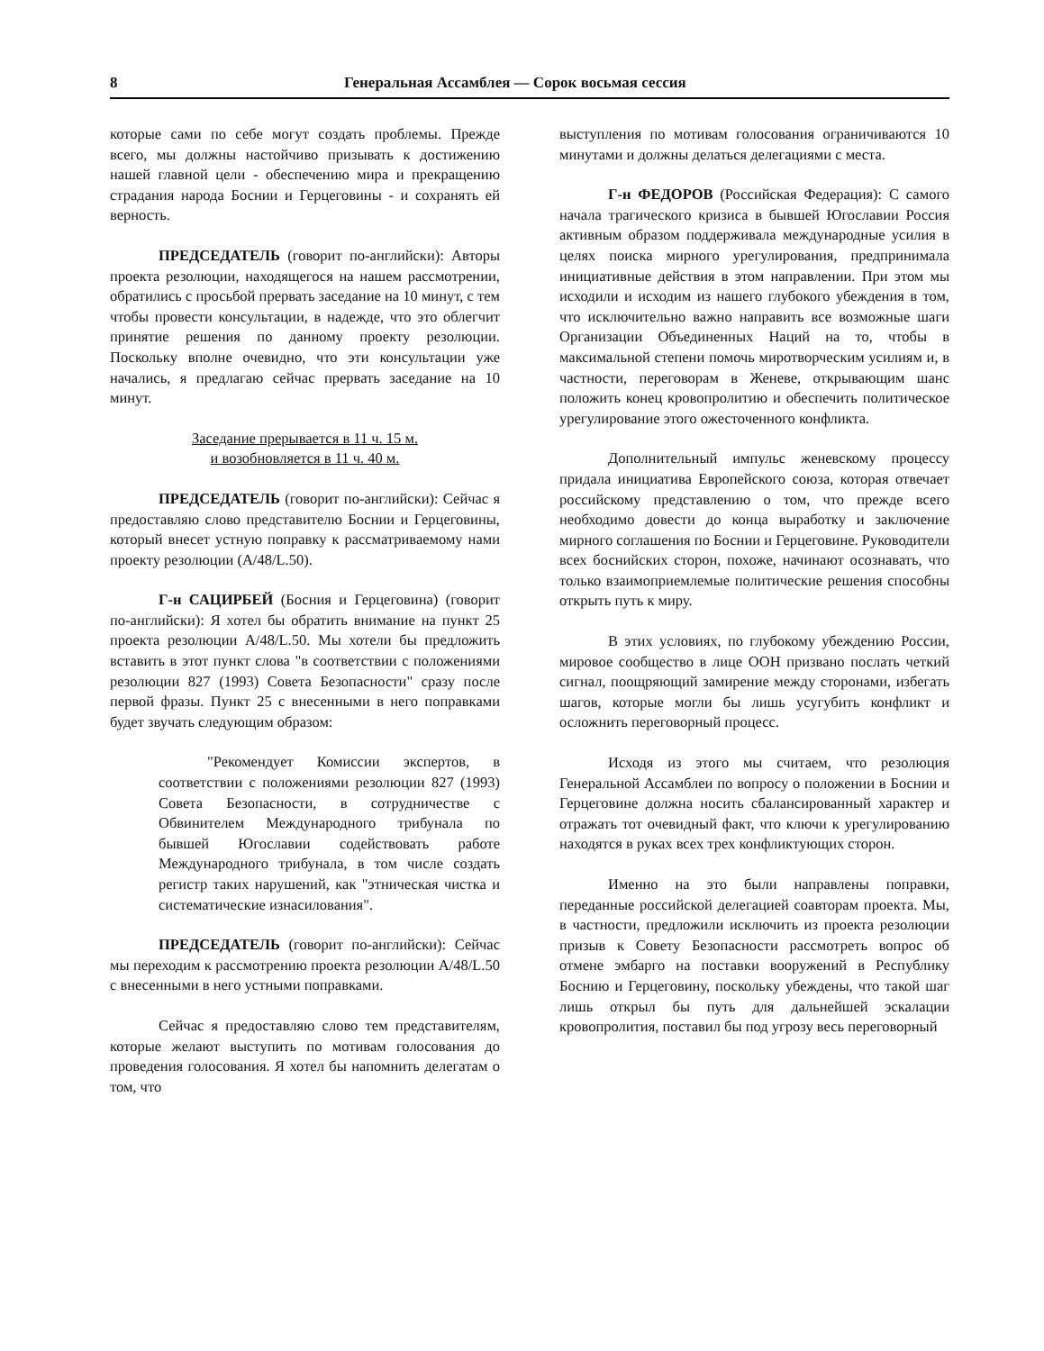8 Генеральная Ассамблея — Сорок восьмая сессия
которые сами по себе могут создать проблемы. Прежде всего, мы должны настойчиво призывать к достижению нашей главной цели - обеспечению мира и прекращению страдания народа Боснии и Герцеговины - и сохранять ей верность.
ПРЕДСЕДАТЕЛЬ (говорит по-английски): Авторы проекта резолюции, находящегося на нашем рассмотрении, обратились с просьбой прервать заседание на 10 минут, с тем чтобы провести консультации, в надежде, что это облегчит принятие решения по данному проекту резолюции. Поскольку вполне очевидно, что эти консультации уже начались, я предлагаю сейчас прервать заседание на 10 минут.
Заседание прерывается в 11 ч. 15 м.
и возобновляется в 11 ч. 40 м.
ПРЕДСЕДАТЕЛЬ (говорит по-английски): Сейчас я предоставляю слово представителю Боснии и Герцеговины, который внесет устную поправку к рассматриваемому нами проекту резолюции (A/48/L.50).
Г-н САЦИРБЕЙ (Босния и Герцеговина) (говорит по-английски): Я хотел бы обратить внимание на пункт 25 проекта резолюции A/48/L.50. Мы хотели бы предложить вставить в этот пункт слова "в соответствии с положениями резолюции 827 (1993) Совета Безопасности" сразу после первой фразы. Пункт 25 с внесенными в него поправками будет звучать следующим образом:
"Рекомендует Комиссии экспертов, в соответствии с положениями резолюции 827 (1993) Совета Безопасности, в сотрудничестве с Обвинителем Международного трибунала по бывшей Югославии содействовать работе Международного трибунала, в том числе создать регистр таких нарушений, как "этническая чистка и систематические изнасилования".
ПРЕДСЕДАТЕЛЬ (говорит по-английски): Сейчас мы переходим к рассмотрению проекта резолюции A/48/L.50 с внесенными в него устными поправками.
Сейчас я предоставляю слово тем представителям, которые желают выступить по мотивам голосования до проведения голосования. Я хотел бы напомнить делегатам о том, что
выступления по мотивам голосования ограничиваются 10 минутами и должны делаться делегациями с места.
Г-н ФЕДОРОВ (Российская Федерация): С самого начала трагического кризиса в бывшей Югославии Россия активным образом поддерживала международные усилия в целях поиска мирного урегулирования, предпринимала инициативные действия в этом направлении. При этом мы исходили и исходим из нашего глубокого убеждения в том, что исключительно важно направить все возможные шаги Организации Объединенных Наций на то, чтобы в максимальной степени помочь миротворческим усилиям и, в частности, переговорам в Женеве, открывающим шанс положить конец кровопролитию и обеспечить политическое урегулирование этого ожесточенного конфликта.
Дополнительный импульс женевскому процессу придала инициатива Европейского союза, которая отвечает российскому представлению о том, что прежде всего необходимо довести до конца выработку и заключение мирного соглашения по Боснии и Герцеговине. Руководители всех боснийских сторон, похоже, начинают осознавать, что только взаимоприемлемые политические решения способны открыть путь к миру.
В этих условиях, по глубокому убеждению России, мировое сообщество в лице ООН призвано послать четкий сигнал, поощряющий замирение между сторонами, избегать шагов, которые могли бы лишь усугубить конфликт и осложнить переговорный процесс.
Исходя из этого мы считаем, что резолюция Генеральной Ассамблеи по вопросу о положении в Боснии и Герцеговине должна носить сбалансированный характер и отражать тот очевидный факт, что ключи к урегулированию находятся в руках всех трех конфликтующих сторон.
Именно на это были направлены поправки, переданные российской делегацией соавторам проекта. Мы, в частности, предложили исключить из проекта резолюции призыв к Совету Безопасности рассмотреть вопрос об отмене эмбарго на поставки вооружений в Республику Боснию и Герцеговину, поскольку убеждены, что такой шаг лишь открыл бы путь для дальнейшей эскалации кровопролития, поставил бы под угрозу весь переговорный